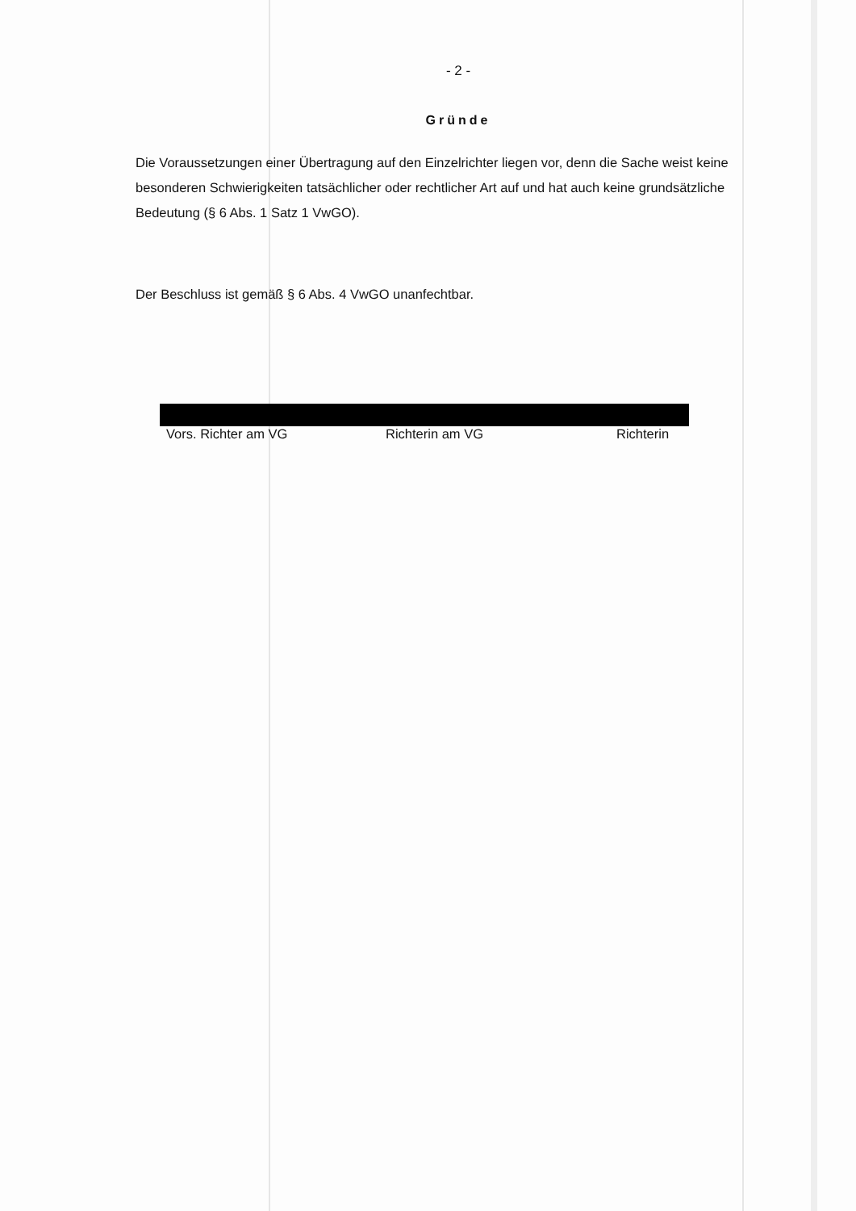- 2 -
Gründe
Die Voraussetzungen einer Übertragung auf den Einzelrichter liegen vor, denn die Sache weist keine besonderen Schwierigkeiten tatsächlicher oder rechtlicher Art auf und hat auch keine grundsätzliche Bedeutung (§ 6 Abs. 1 Satz 1 VwGO).
Der Beschluss ist gemäß § 6 Abs. 4 VwGO unanfechtbar.
Vors. Richter am VG Richterin am VG Richterin